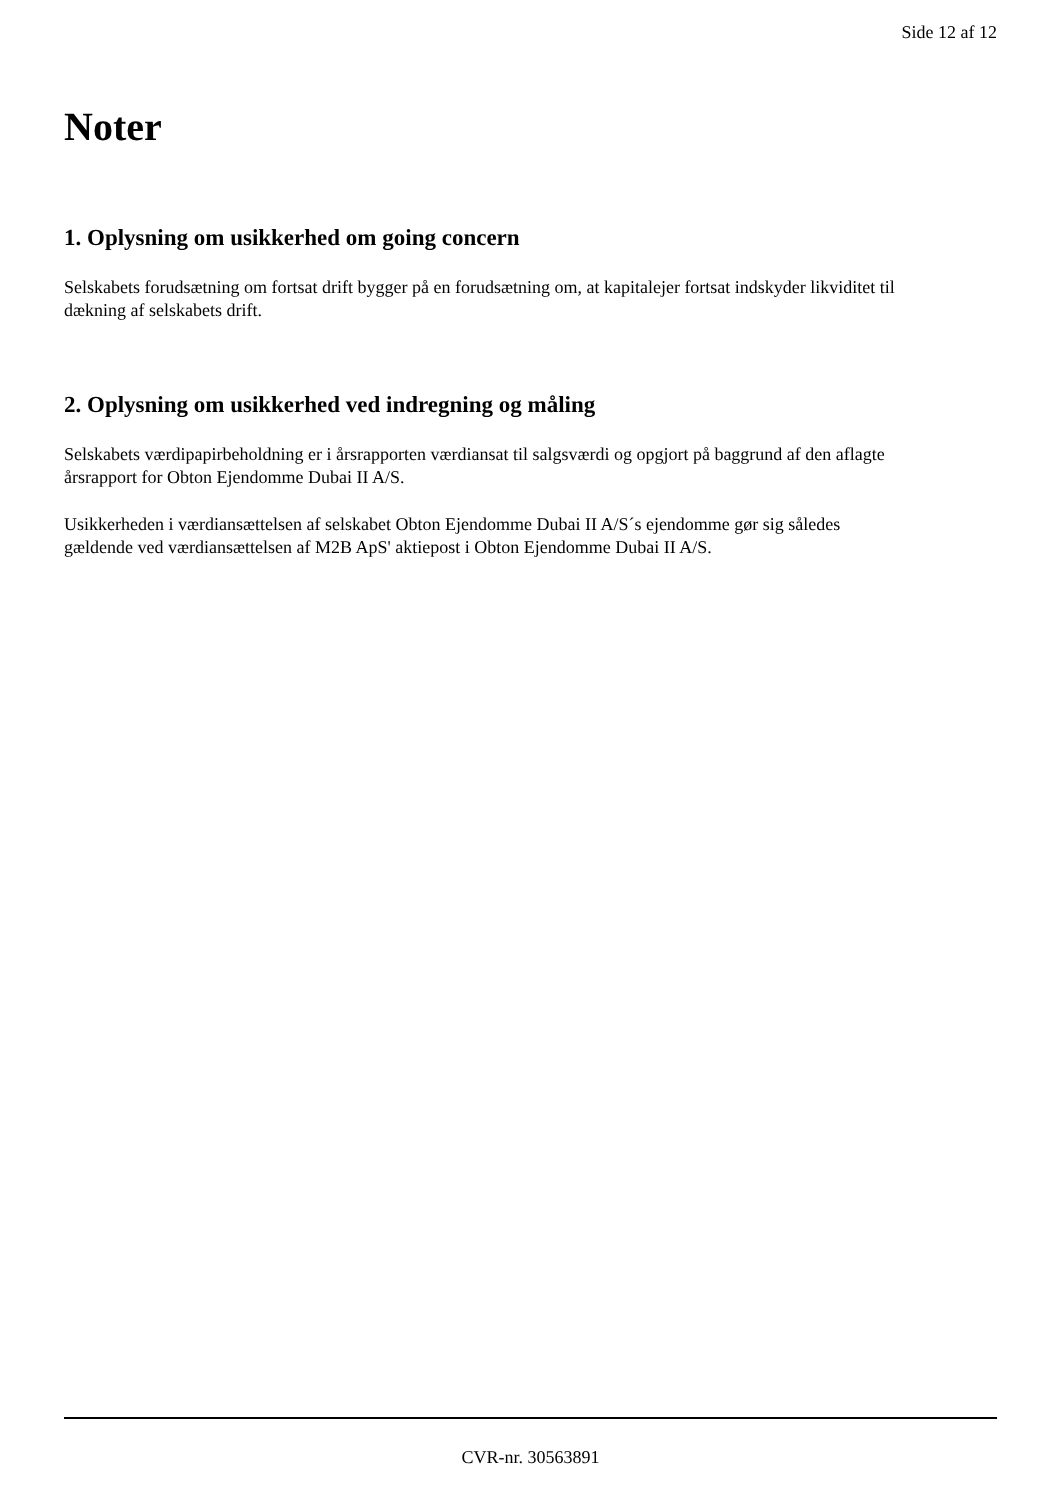Side 12 af 12
Noter
1. Oplysning om usikkerhed om going concern
Selskabets forudsætning om fortsat drift bygger på en forudsætning om, at kapitalejer fortsat indskyder likviditet til dækning af selskabets drift.
2. Oplysning om usikkerhed ved indregning og måling
Selskabets værdipapirbeholdning er i årsrapporten værdiansat til salgsværdi og opgjort på baggrund af den aflagte årsrapport for Obton Ejendomme Dubai II A/S.
Usikkerheden i værdiansættelsen af selskabet Obton Ejendomme Dubai II A/S´s ejendomme gør sig således gældende ved værdiansættelsen af M2B ApS' aktiepost i Obton Ejendomme Dubai II A/S.
CVR-nr. 30563891